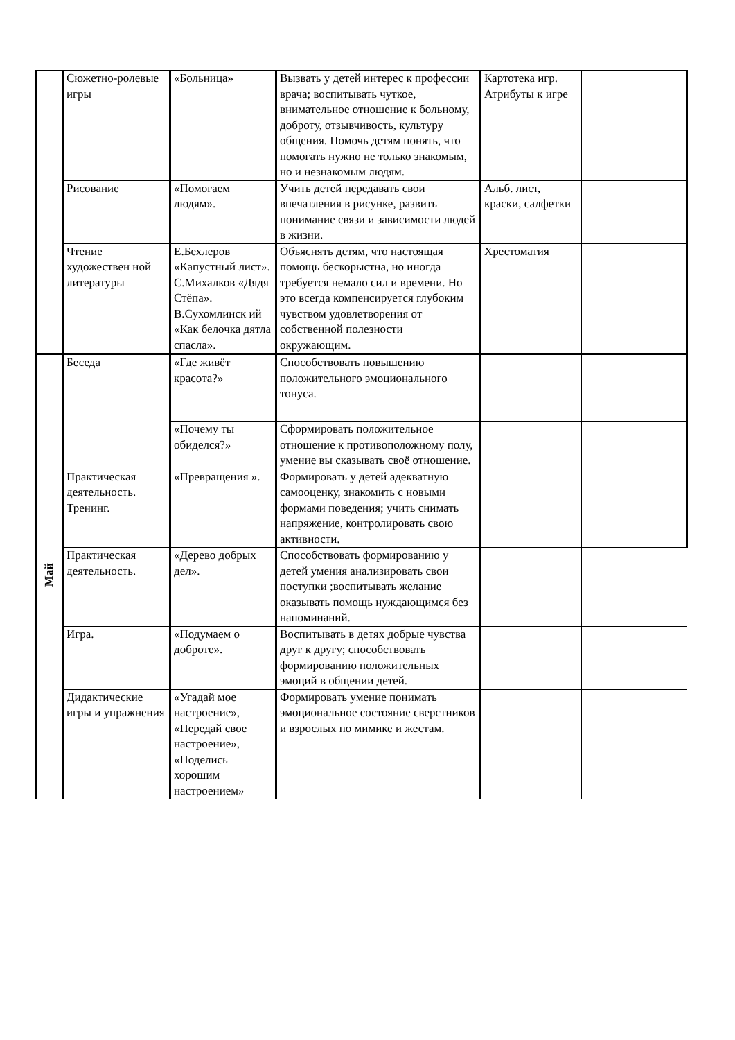| | Сюжетно-ролевые игры | «Больница» | Вызвать у детей интерес к профессии врача; воспитывать чуткое, внимательное отношение к больному, доброту, отзывчивость, культуру общения. Помочь детям понять, что помогать нужно не только знакомым, но и незнакомым людям. | Картотека игр. Атрибуты к игре | |
| | Рисование | «Помогаем людям». | Учить детей передавать свои впечатления в рисунке, развить понимание связи и зависимости людей в жизни. | Альб. лист, краски, салфетки | |
| | Чтение художествен ной литературы | Е.Бехлеров «Капустный лист». С.Михалков «Дядя Стёпа». В.Сухомлинск ий «Как белочка дятла спасла». | Объяснять детям, что настоящая помощь бескорыстна, но иногда требуется немало сил и времени. Но это всегда компенсируется глубоким чувством удовлетворения от собственной полезности окружающим. | Хрестоматия | |
| Май | Беседа | «Где живёт красота?» | Способствовать повышению положительного эмоционального тонуса. | | |
| | | «Почему ты обиделся?» | Сформировать положительное отношение к противоположному полу, умение вы сказывать своё отношение. | | |
| | Практическая деятельность. Тренинг. | «Превращения ». | Формировать у детей адекватную самооценку, знакомить с новыми формами поведения; учить снимать напряжение, контролировать свою активности. | | |
| | Практическая деятельность. | «Дерево добрых дел». | Способствовать формированию у детей умения анализировать свои поступки ;воспитывать желание оказывать помощь нуждающимся без напоминаний. | | |
| | Игра. | «Подумаем о доброте». | Воспитывать в детях добрые чувства друг к другу; способствовать формированию положительных эмоций в общении детей. | | |
| | Дидактические игры и упражнения | «Угадай мое настроение», «Передай свое настроение», «Поделись хорошим настроением» | Формировать умение понимать эмоциональное состояние сверстников и взрослых по мимике и жестам. | | |